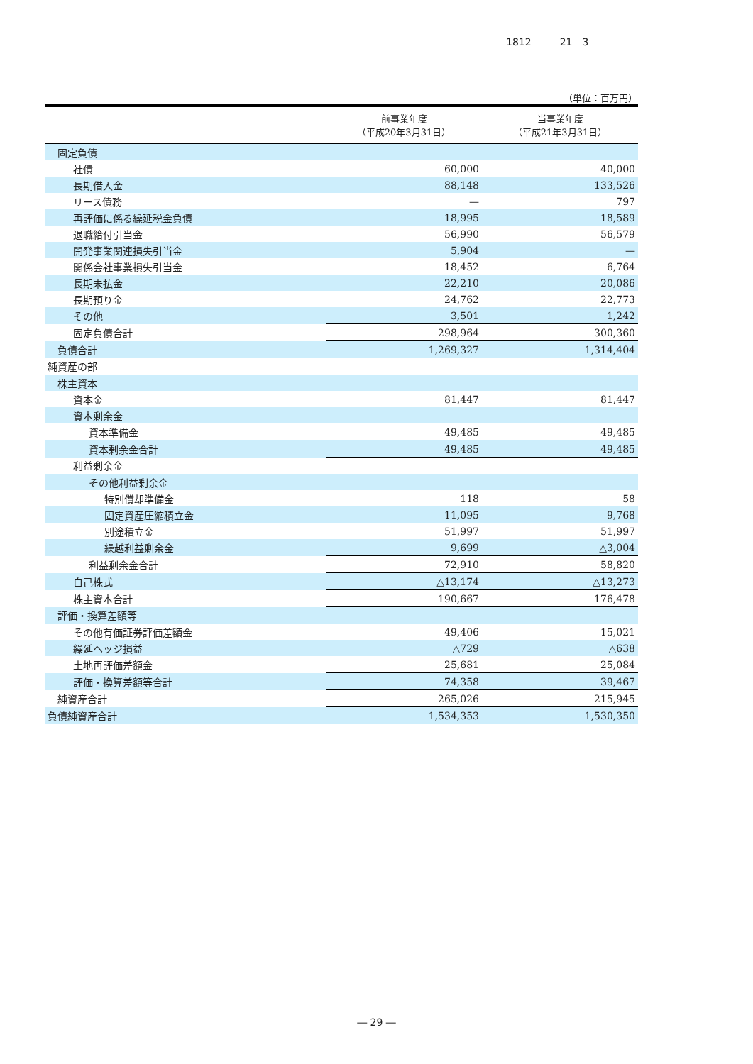1812 21　3
（単位：百万円）
| | 前事業年度 （平成20年3月31日） | 当事業年度 （平成21年3月31日） |
| --- | --- | --- |
| 固定負債 | | |
| 社債 | 60,000 | 40,000 |
| 長期借入金 | 88,148 | 133,526 |
| リース債務 | — | 797 |
| 再評価に係る繰延税金負債 | 18,995 | 18,589 |
| 退職給付引当金 | 56,990 | 56,579 |
| 開発事業関連損失引当金 | 5,904 | — |
| 関係会社事業損失引当金 | 18,452 | 6,764 |
| 長期未払金 | 22,210 | 20,086 |
| 長期預り金 | 24,762 | 22,773 |
| その他 | 3,501 | 1,242 |
| 固定負債合計 | 298,964 | 300,360 |
| 負債合計 | 1,269,327 | 1,314,404 |
| 純資産の部 | | |
| 株主資本 | | |
| 資本金 | 81,447 | 81,447 |
| 資本剰余金 | | |
| 資本準備金 | 49,485 | 49,485 |
| 資本剰余金合計 | 49,485 | 49,485 |
| 利益剰余金 | | |
| その他利益剰余金 | | |
| 特別償却準備金 | 118 | 58 |
| 固定資産圧縮積立金 | 11,095 | 9,768 |
| 別途積立金 | 51,997 | 51,997 |
| 繰越利益剰余金 | 9,699 | △3,004 |
| 利益剰余金合計 | 72,910 | 58,820 |
| 自己株式 | △13,174 | △13,273 |
| 株主資本合計 | 190,667 | 176,478 |
| 評価・換算差額等 | | |
| その他有価証券評価差額金 | 49,406 | 15,021 |
| 繰延ヘッジ損益 | △729 | △638 |
| 土地再評価差額金 | 25,681 | 25,084 |
| 評価・換算差額等合計 | 74,358 | 39,467 |
| 純資産合計 | 265,026 | 215,945 |
| 負債純資産合計 | 1,534,353 | 1,530,350 |
― 29 ―